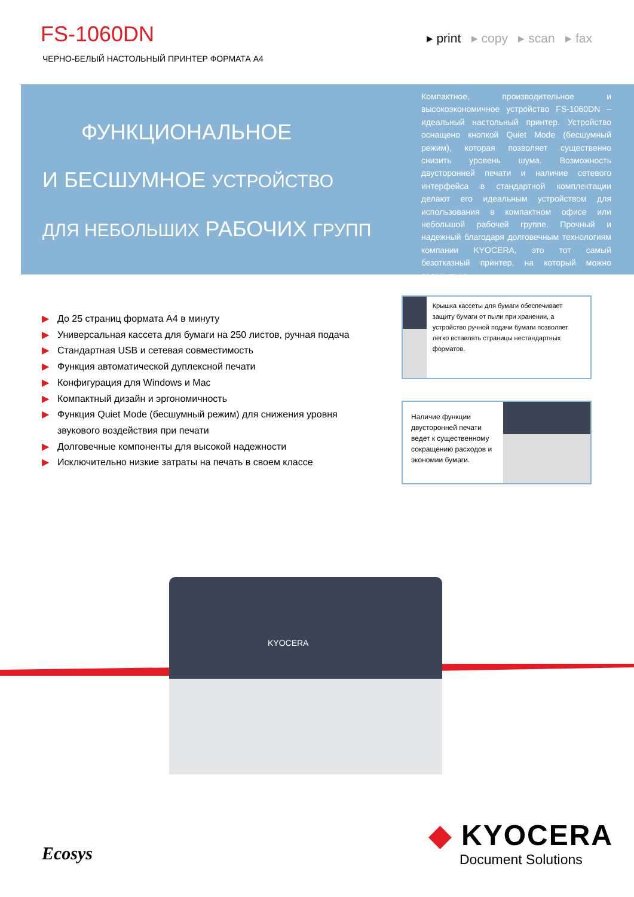FS-1060DN
ЧЕРНО-БЕЛЫЙ НАСТОЛЬНЫЙ ПРИНТЕР ФОРМАТА A4
▸ print ▸ copy ▸ scan ▸ fax
ФУНКЦИОНАЛЬНОЕ
И БЕСШУМНОЕ УСТРОЙСТВО
ДЛЯ НЕБОЛЬШИХ РАБОЧИХ ГРУПП
Компактное, производительное и высокоэкономичное устройство FS-1060DN – идеальный настольный принтер. Устройство оснащено кнопкой Quiet Mode (бесшумный режим), которая позволяет существенно снизить уровень шума. Возможность двусторонней печати и наличие сетевого интерфейса в стандартной комплектации делают его идеальным устройством для использования в компактном офисе или небольшой рабочей группе. Прочный и надежный благодаря долговечным технологиям компании KYOCERA, это тот самый безотказный принтер, на который можно положиться.
▶ До 25 страниц формата A4 в минуту
▶ Универсальная кассета для бумаги на 250 листов, ручная подача
▶ Стандартная USB и сетевая совместимость
▶ Функция автоматической дуплексной печати
▶ Конфигурация для Windows и Mac
▶ Компактный дизайн и эргономичность
▶ Функция Quiet Mode (бесшумный режим) для снижения уровня звукового воздействия при печати
▶ Долговечные компоненты для высокой надежности
▶ Исключительно низкие затраты на печать в своем классе
Крышка кассеты для бумаги обеспечивает защиту бумаги от пыли при хранении, а устройство ручной подачи бумаги позволяет легко вставлять страницы нестандартных форматов.
Наличие функции двусторонней печати ведет к существенному сокращению расходов и экономии бумаги.
KYOCERA
Ecosys
◆ KYOCERA
Document Solutions